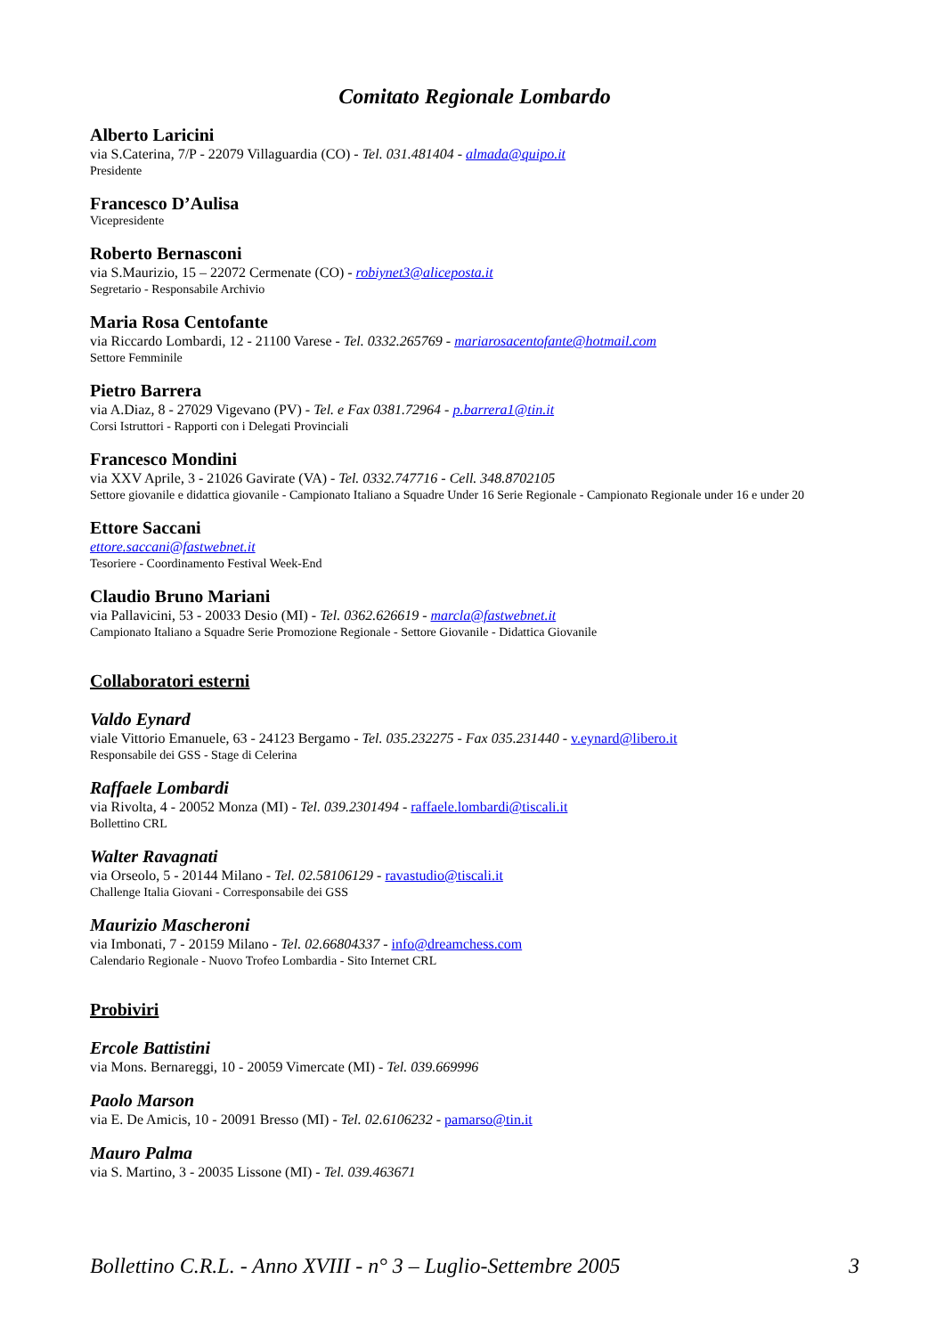Comitato Regionale Lombardo
Alberto Laricini
via S.Caterina, 7/P - 22079 Villaguardia (CO) - Tel. 031.481404 - almada@quipo.it
Presidente
Francesco D’Aulisa
Vicepresidente
Roberto Bernasconi
via S.Maurizio, 15 – 22072 Cermenate (CO) - robiynet3@aliceposta.it
Segretario - Responsabile Archivio
Maria Rosa Centofante
via Riccardo Lombardi, 12 - 21100 Varese - Tel. 0332.265769 - mariarosacentofante@hotmail.com
Settore Femminile
Pietro Barrera
via A.Diaz, 8 - 27029 Vigevano (PV) - Tel. e Fax 0381.72964 - p.barrera1@tin.it
Corsi Istruttori - Rapporti con i Delegati Provinciali
Francesco Mondini
via XXV Aprile, 3 - 21026 Gavirate (VA) - Tel. 0332.747716 - Cell. 348.8702105
Settore giovanile e didattica giovanile - Campionato Italiano a Squadre Under 16 Serie Regionale - Campionato Regionale under 16 e under 20
Ettore Saccani
ettore.saccani@fastwebnet.it
Tesoriere - Coordinamento Festival Week-End
Claudio Bruno Mariani
via Pallavicini, 53 - 20033 Desio (MI) - Tel. 0362.626619 - marcla@fastwebnet.it
Campionato Italiano a Squadre Serie Promozione Regionale - Settore Giovanile - Didattica Giovanile
Collaboratori esterni
Valdo Eynard
viale Vittorio Emanuele, 63 - 24123 Bergamo - Tel. 035.232275 - Fax 035.231440 - v.eynard@libero.it
Responsabile dei GSS - Stage di Celerina
Raffaele Lombardi
via Rivolta, 4 - 20052 Monza (MI) - Tel. 039.2301494 - raffaele.lombardi@tiscali.it
Bollettino CRL
Walter Ravagnati
via Orseolo, 5 - 20144 Milano - Tel. 02.58106129 - ravastudio@tiscali.it
Challenge Italia Giovani - Corresponsabile dei GSS
Maurizio Mascheroni
via Imbonati, 7 - 20159 Milano - Tel. 02.66804337 - info@dreamchess.com
Calendario Regionale - Nuovo Trofeo Lombardia - Sito Internet CRL
Probiviri
Ercole Battistini
via Mons. Bernareggi, 10 - 20059 Vimercate (MI) - Tel. 039.669996
Paolo Marson
via E. De Amicis, 10 - 20091 Bresso (MI) - Tel. 02.6106232 - pamarso@tin.it
Mauro Palma
via S. Martino, 3 - 20035 Lissone (MI) - Tel. 039.463671
Bollettino C.R.L. - Anno XVIII - n° 3 – Luglio-Settembre 2005 3